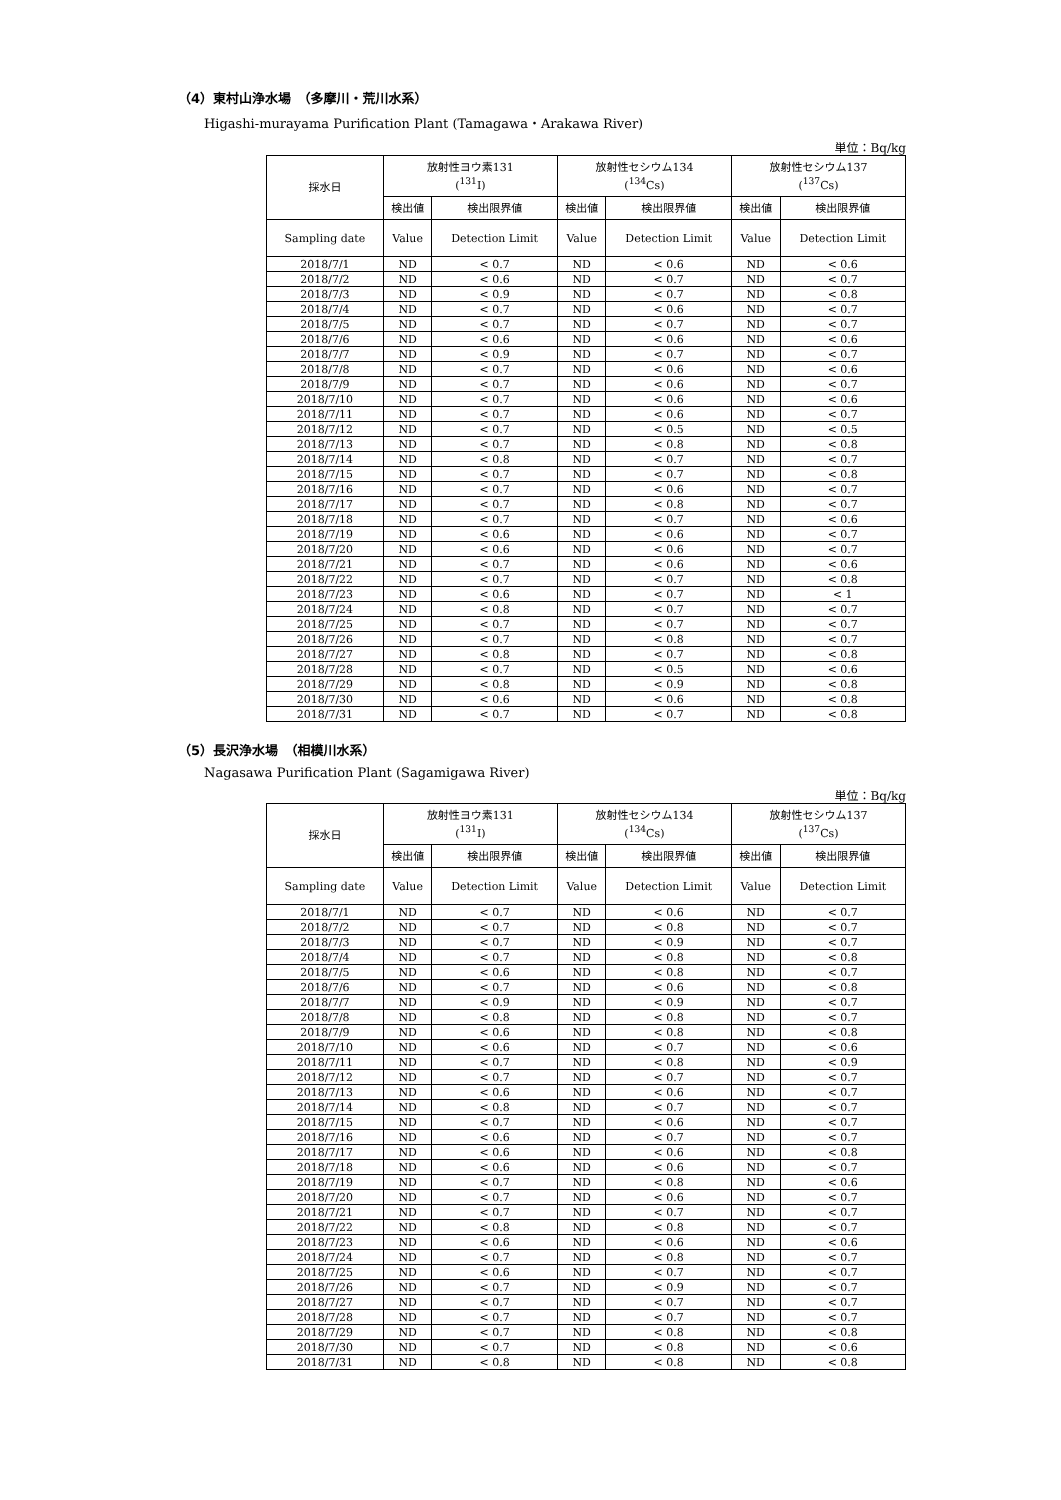（4）東村山浄水場　（多摩川・荒川水系）
Higashi-murayama Purification Plant (Tamagawa・Arakawa River)
単位：Bq/kg
| 採水日 | 放射性ヨウ素131 (<sup>131</sup>I) | | 放射性セシウム134 (<sup>134</sup>Cs) | | 放射性セシウム137 (<sup>137</sup>Cs) | |
| --- | --- | --- | --- | --- | --- | --- |
| | 検出値 | 検出限界値 | 検出値 | 検出限界値 | 検出値 | 検出限界値 |
| Sampling date | Value | Detection Limit | Value | Detection Limit | Value | Detection Limit |
| 2018/7/1 | ND | < 0.7 | ND | < 0.6 | ND | < 0.6 |
| 2018/7/2 | ND | < 0.6 | ND | < 0.7 | ND | < 0.7 |
| 2018/7/3 | ND | < 0.9 | ND | < 0.7 | ND | < 0.8 |
| 2018/7/4 | ND | < 0.7 | ND | < 0.6 | ND | < 0.7 |
| 2018/7/5 | ND | < 0.7 | ND | < 0.7 | ND | < 0.7 |
| 2018/7/6 | ND | < 0.6 | ND | < 0.6 | ND | < 0.6 |
| 2018/7/7 | ND | < 0.9 | ND | < 0.7 | ND | < 0.7 |
| 2018/7/8 | ND | < 0.7 | ND | < 0.6 | ND | < 0.6 |
| 2018/7/9 | ND | < 0.7 | ND | < 0.6 | ND | < 0.7 |
| 2018/7/10 | ND | < 0.7 | ND | < 0.6 | ND | < 0.6 |
| 2018/7/11 | ND | < 0.7 | ND | < 0.6 | ND | < 0.7 |
| 2018/7/12 | ND | < 0.7 | ND | < 0.5 | ND | < 0.5 |
| 2018/7/13 | ND | < 0.7 | ND | < 0.8 | ND | < 0.8 |
| 2018/7/14 | ND | < 0.8 | ND | < 0.7 | ND | < 0.7 |
| 2018/7/15 | ND | < 0.7 | ND | < 0.7 | ND | < 0.8 |
| 2018/7/16 | ND | < 0.7 | ND | < 0.6 | ND | < 0.7 |
| 2018/7/17 | ND | < 0.7 | ND | < 0.8 | ND | < 0.7 |
| 2018/7/18 | ND | < 0.7 | ND | < 0.7 | ND | < 0.6 |
| 2018/7/19 | ND | < 0.6 | ND | < 0.6 | ND | < 0.7 |
| 2018/7/20 | ND | < 0.6 | ND | < 0.6 | ND | < 0.7 |
| 2018/7/21 | ND | < 0.7 | ND | < 0.6 | ND | < 0.6 |
| 2018/7/22 | ND | < 0.7 | ND | < 0.7 | ND | < 0.8 |
| 2018/7/23 | ND | < 0.6 | ND | < 0.7 | ND | < 1 |
| 2018/7/24 | ND | < 0.8 | ND | < 0.7 | ND | < 0.7 |
| 2018/7/25 | ND | < 0.7 | ND | < 0.7 | ND | < 0.7 |
| 2018/7/26 | ND | < 0.7 | ND | < 0.8 | ND | < 0.7 |
| 2018/7/27 | ND | < 0.8 | ND | < 0.7 | ND | < 0.8 |
| 2018/7/28 | ND | < 0.7 | ND | < 0.5 | ND | < 0.6 |
| 2018/7/29 | ND | < 0.8 | ND | < 0.9 | ND | < 0.8 |
| 2018/7/30 | ND | < 0.6 | ND | < 0.6 | ND | < 0.8 |
| 2018/7/31 | ND | < 0.7 | ND | < 0.7 | ND | < 0.8 |
（5）長沢浄水場　（相模川水系）
Nagasawa Purification Plant (Sagamigawa River)
単位：Bq/kg
| 採水日 | 放射性ヨウ素131 (<sup>131</sup>I) | | 放射性セシウム134 (<sup>134</sup>Cs) | | 放射性セシウム137 (<sup>137</sup>Cs) | |
| --- | --- | --- | --- | --- | --- | --- |
| | 検出値 | 検出限界値 | 検出値 | 検出限界値 | 検出値 | 検出限界値 |
| Sampling date | Value | Detection Limit | Value | Detection Limit | Value | Detection Limit |
| 2018/7/1 | ND | < 0.7 | ND | < 0.6 | ND | < 0.7 |
| 2018/7/2 | ND | < 0.7 | ND | < 0.8 | ND | < 0.7 |
| 2018/7/3 | ND | < 0.7 | ND | < 0.9 | ND | < 0.7 |
| 2018/7/4 | ND | < 0.7 | ND | < 0.8 | ND | < 0.8 |
| 2018/7/5 | ND | < 0.6 | ND | < 0.8 | ND | < 0.7 |
| 2018/7/6 | ND | < 0.7 | ND | < 0.6 | ND | < 0.8 |
| 2018/7/7 | ND | < 0.9 | ND | < 0.9 | ND | < 0.7 |
| 2018/7/8 | ND | < 0.8 | ND | < 0.8 | ND | < 0.7 |
| 2018/7/9 | ND | < 0.6 | ND | < 0.8 | ND | < 0.8 |
| 2018/7/10 | ND | < 0.6 | ND | < 0.7 | ND | < 0.6 |
| 2018/7/11 | ND | < 0.7 | ND | < 0.8 | ND | < 0.9 |
| 2018/7/12 | ND | < 0.7 | ND | < 0.7 | ND | < 0.7 |
| 2018/7/13 | ND | < 0.6 | ND | < 0.6 | ND | < 0.7 |
| 2018/7/14 | ND | < 0.8 | ND | < 0.7 | ND | < 0.7 |
| 2018/7/15 | ND | < 0.7 | ND | < 0.6 | ND | < 0.7 |
| 2018/7/16 | ND | < 0.6 | ND | < 0.7 | ND | < 0.7 |
| 2018/7/17 | ND | < 0.6 | ND | < 0.6 | ND | < 0.8 |
| 2018/7/18 | ND | < 0.6 | ND | < 0.6 | ND | < 0.7 |
| 2018/7/19 | ND | < 0.7 | ND | < 0.8 | ND | < 0.6 |
| 2018/7/20 | ND | < 0.7 | ND | < 0.6 | ND | < 0.7 |
| 2018/7/21 | ND | < 0.7 | ND | < 0.7 | ND | < 0.7 |
| 2018/7/22 | ND | < 0.8 | ND | < 0.8 | ND | < 0.7 |
| 2018/7/23 | ND | < 0.6 | ND | < 0.6 | ND | < 0.6 |
| 2018/7/24 | ND | < 0.7 | ND | < 0.8 | ND | < 0.7 |
| 2018/7/25 | ND | < 0.6 | ND | < 0.7 | ND | < 0.7 |
| 2018/7/26 | ND | < 0.7 | ND | < 0.9 | ND | < 0.7 |
| 2018/7/27 | ND | < 0.7 | ND | < 0.7 | ND | < 0.7 |
| 2018/7/28 | ND | < 0.7 | ND | < 0.7 | ND | < 0.7 |
| 2018/7/29 | ND | < 0.7 | ND | < 0.8 | ND | < 0.8 |
| 2018/7/30 | ND | < 0.7 | ND | < 0.8 | ND | < 0.6 |
| 2018/7/31 | ND | < 0.8 | ND | < 0.8 | ND | < 0.8 |